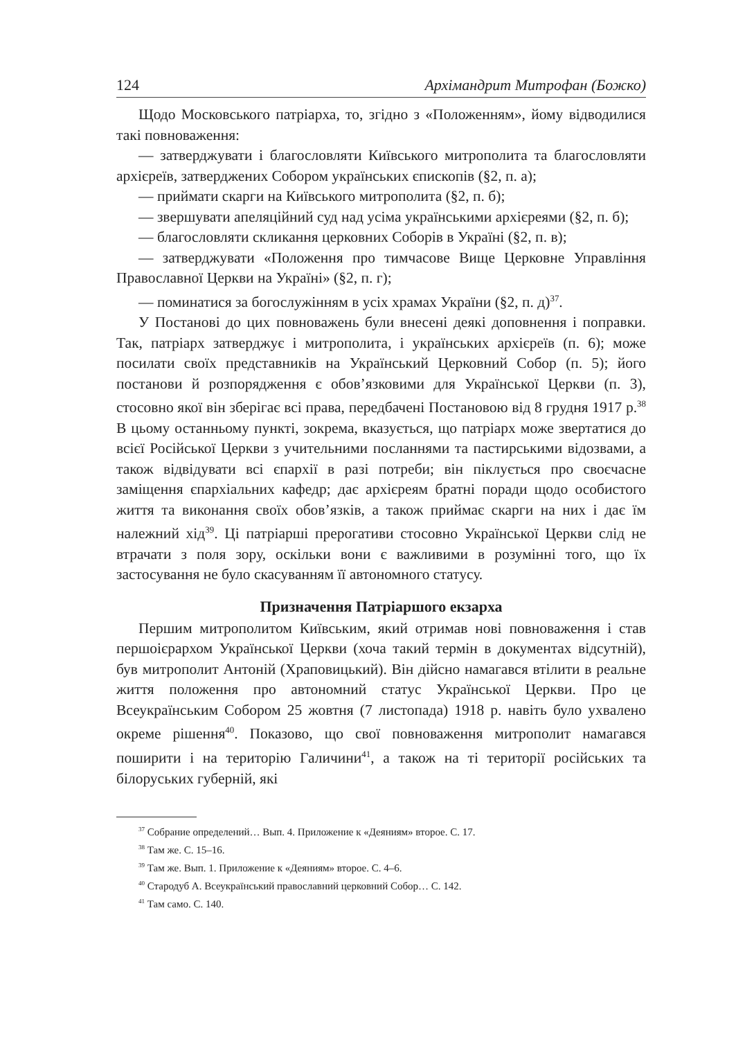124 Архімандрит Митрофан (Божко)
Щодо Московського патріарха, то, згідно з «Положенням», йому відводилися такі повноваження:
— затверджувати і благословляти Київського митрополита та благословляти архієреїв, затверджених Собором українських єпископів (§2, п. а);
— приймати скарги на Київського митрополита (§2, п. б);
— звершувати апеляційний суд над усіма українськими архієреями (§2, п. б);
— благословляти скликання церковних Соборів в Україні (§2, п. в);
— затверджувати «Положення про тимчасове Вище Церковне Управління Православної Церкви на Україні» (§2, п. г);
— поминатися за богослужінням в усіх храмах України (§2, п. д)<sup>37</sup>.
У Постанові до цих повноважень були внесені деякі доповнення і поправки. Так, патріарх затверджує і митрополита, і українських архієреїв (п. 6); може посилати своїх представників на Український Церковний Собор (п. 5); його постанови й розпорядження є обов’язковими для Української Церкви (п. 3), стосовно якої він зберігає всі права, передбачені Постановою від 8 грудня 1917 р.<sup>38</sup> В цьому останньому пункті, зокрема, вказується, що патріарх може звертатися до всієї Російської Церкви з учительними посланнями та пастирськими відозвами, а також відвідувати всі єпархії в разі потреби; він піклується про своєчасне заміщення єпархіальних кафедр; дає архієреям братні поради щодо особистого життя та виконання своїх обов’язків, а також приймає скарги на них і дає їм належний хід<sup>39</sup>. Ці патріарші прерогативи стосовно Української Церкви слід не втрачати з поля зору, оскільки вони є важливими в розумінні того, що їх застосування не було скасуванням її автономного статусу.
Призначення Патріаршого екзарха
Першим митрополитом Київським, який отримав нові повноваження і став першоієрархом Української Церкви (хоча такий термін в документах відсутній), був митрополит Антоній (Храповицький). Він дійсно намагався втілити в реальне життя положення про автономний статус Української Церкви. Про це Всеукраїнським Собором 25 жовтня (7 листопада) 1918 р. навіть було ухвалено окреме рішення<sup>40</sup>. Показово, що свої повноваження митрополит намагався поширити і на територію Галичини<sup>41</sup>, а також на ті території російських та білоруських губерній, які
<sup>37</sup> Собрание определений… Вып. 4. Приложение к «Деяниям» второе. С. 17.
<sup>38</sup> Там же. С. 15–16.
<sup>39</sup> Там же. Вып. 1. Приложение к «Деяниям» второе. С. 4–6.
<sup>40</sup> Стародуб А. Всеукраїнський православний церковний Собор… С. 142.
<sup>41</sup> Там само. С. 140.